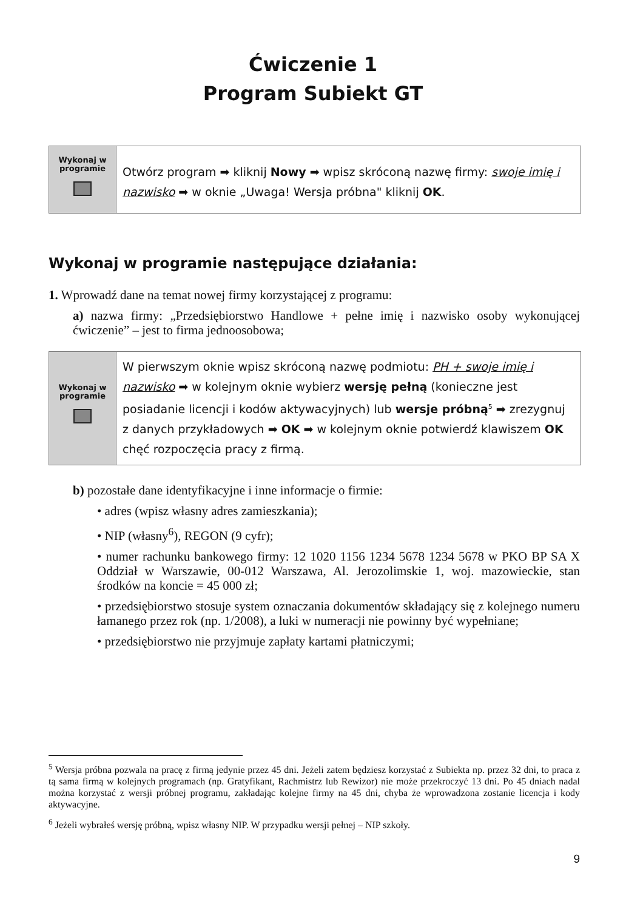Ćwiczenie 1
Program Subiekt GT
Wykonaj w
programie
Otwórz program ➡ kliknij Nowy ➡ wpisz skróconą nazwę firmy: swoje imię i nazwisko ➡ w oknie „Uwaga! Wersja próbna" kliknij OK.
Wykonaj w programie następujące działania:
1. Wprowadź dane na temat nowej firmy korzystającej z programu:
a) nazwa firmy: „Przedsiębiorstwo Handlowe + pełne imię i nazwisko osoby wykonującej ćwiczenie” – jest to firma jednoosobowa;
Wykonaj w
programie
W pierwszym oknie wpisz skróconą nazwę podmiotu: PH + swoje imię i nazwisko ➡ w kolejnym oknie wybierz wersję pełną (konieczne jest posiadanie licencji i kodów aktywacyjnych) lub wersje próbną<sup>5</sup> ➡ zrezygnuj z danych przykładowych ➡ OK ➡ w kolejnym oknie potwierdź klawiszem OK chęć rozpoczęcia pracy z firmą.
b) pozostałe dane identyfikacyjne i inne informacje o firmie:
• adres (wpisz własny adres zamieszkania);
• NIP (własny<sup>6</sup>), REGON (9 cyfr);
• numer rachunku bankowego firmy: 12 1020 1156 1234 5678 1234 5678 w PKO BP SA X Oddział w Warszawie, 00-012 Warszawa, Al. Jerozolimskie 1, woj. mazowieckie, stan środków na koncie = 45 000 zł;
• przedsiębiorstwo stosuje system oznaczania dokumentów składający się z kolejnego numeru łamanego przez rok (np. 1/2008), a luki w numeracji nie powinny być wypełniane;
• przedsiębiorstwo nie przyjmuje zapłaty kartami płatniczymi;
<sup>5</sup> Wersja próbna pozwala na pracę z firmą jedynie przez 45 dni. Jeżeli zatem będziesz korzystać z Subiekta np. przez 32 dni, to praca z tą sama firmą w kolejnych programach (np. Gratyfikant, Rachmistrz lub Rewizor) nie może przekroczyć 13 dni. Po 45 dniach nadal można korzystać z wersji próbnej programu, zakładając kolejne firmy na 45 dni, chyba że wprowadzona zostanie licencja i kody aktywacyjne.
<sup>6</sup> Jeżeli wybrałeś wersję próbną, wpisz własny NIP. W przypadku wersji pełnej – NIP szkoły.
9